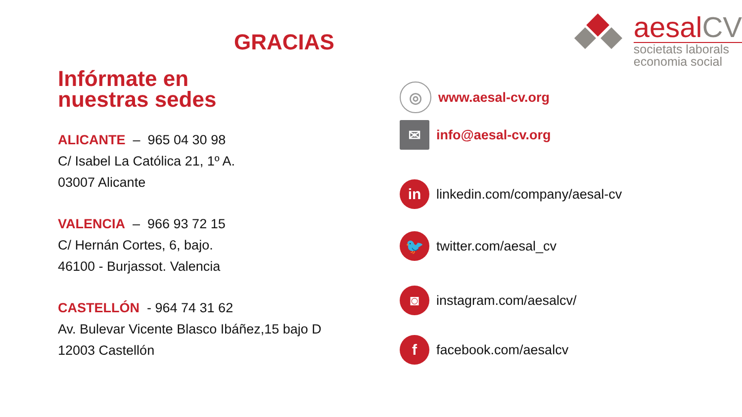GRACIAS
Infórmate en
nuestras sedes
ALICANTE – 965 04 30 98
C/ Isabel La Católica 21, 1º A.
03007 Alicante
VALENCIA – 966 93 72 15
C/ Hernán Cortes, 6, bajo.
46100 - Burjassot. Valencia
CASTELLÓN - 964 74 31 62
Av. Bulevar Vicente Blasco Ibáñez,15 bajo D
12003 Castellón
aesalCV
societats laborals
economia social
◎
www.aesal-cv.org
✉
info@aesal-cv.org
in
linkedin.com/company/aesal-cv
🐦
twitter.com/aesal_cv
◙
instagram.com/aesalcv/
f
facebook.com/aesalcv